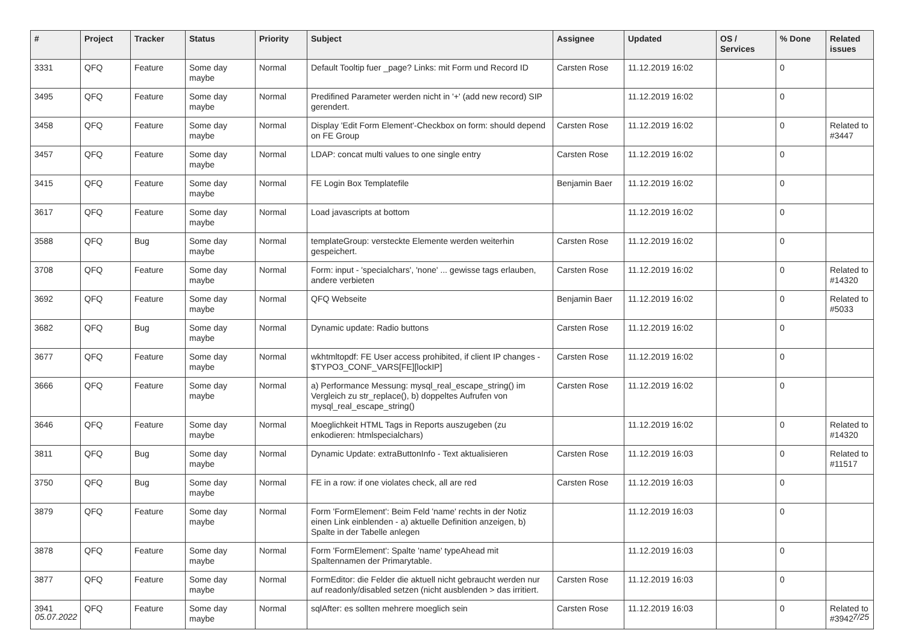| # | Project | Tracker | Status | Priority | Subject | Assignee | Updated | OS / Services | % Done | Related issues |
| --- | --- | --- | --- | --- | --- | --- | --- | --- | --- | --- |
| 3331 | QFQ | Feature | Some day maybe | Normal | Default Tooltip fuer _page? Links: mit Form und Record ID | Carsten Rose | 11.12.2019 16:02 | | 0 | |
| 3495 | QFQ | Feature | Some day maybe | Normal | Predifined Parameter werden nicht in '+' (add new record) SIP gerendert. | | 11.12.2019 16:02 | | 0 | |
| 3458 | QFQ | Feature | Some day maybe | Normal | Display 'Edit Form Element'-Checkbox on form: should depend on FE Group | Carsten Rose | 11.12.2019 16:02 | | 0 | Related to #3447 |
| 3457 | QFQ | Feature | Some day maybe | Normal | LDAP: concat multi values to one single entry | Carsten Rose | 11.12.2019 16:02 | | 0 | |
| 3415 | QFQ | Feature | Some day maybe | Normal | FE Login Box Templatefile | Benjamin Baer | 11.12.2019 16:02 | | 0 | |
| 3617 | QFQ | Feature | Some day maybe | Normal | Load javascripts at bottom | | 11.12.2019 16:02 | | 0 | |
| 3588 | QFQ | Bug | Some day maybe | Normal | templateGroup: versteckte Elemente werden weiterhin gespeichert. | Carsten Rose | 11.12.2019 16:02 | | 0 | |
| 3708 | QFQ | Feature | Some day maybe | Normal | Form: input - 'specialchars', 'none' ... gewisse tags erlauben, andere verbieten | Carsten Rose | 11.12.2019 16:02 | | 0 | Related to #14320 |
| 3692 | QFQ | Feature | Some day maybe | Normal | QFQ Webseite | Benjamin Baer | 11.12.2019 16:02 | | 0 | Related to #5033 |
| 3682 | QFQ | Bug | Some day maybe | Normal | Dynamic update: Radio buttons | Carsten Rose | 11.12.2019 16:02 | | 0 | |
| 3677 | QFQ | Feature | Some day maybe | Normal | wkhtmltopdf: FE User access prohibited, if client IP changes - $TYPO3_CONF_VARS[FE][lockIP] | Carsten Rose | 11.12.2019 16:02 | | 0 | |
| 3666 | QFQ | Feature | Some day maybe | Normal | a) Performance Messung: mysql_real_escape_string() im Vergleich zu str_replace(), b) doppeltes Aufrufen von mysql_real_escape_string() | Carsten Rose | 11.12.2019 16:02 | | 0 | |
| 3646 | QFQ | Feature | Some day maybe | Normal | Moeglichkeit HTML Tags in Reports auszugeben (zu enkodieren: htmlspecialchars) | | 11.12.2019 16:02 | | 0 | Related to #14320 |
| 3811 | QFQ | Bug | Some day maybe | Normal | Dynamic Update: extraButtonInfo - Text aktualisieren | Carsten Rose | 11.12.2019 16:03 | | 0 | Related to #11517 |
| 3750 | QFQ | Bug | Some day maybe | Normal | FE in a row: if one violates check, all are red | Carsten Rose | 11.12.2019 16:03 | | 0 | |
| 3879 | QFQ | Feature | Some day maybe | Normal | Form 'FormElement': Beim Feld 'name' rechts in der Notiz einen Link einblenden - a) aktuelle Definition anzeigen, b) Spalte in der Tabelle anlegen | | 11.12.2019 16:03 | | 0 | |
| 3878 | QFQ | Feature | Some day maybe | Normal | Form 'FormElement': Spalte 'name' typeAhead mit Spaltennamen der Primarytable. | | 11.12.2019 16:03 | | 0 | |
| 3877 | QFQ | Feature | Some day maybe | Normal | FormEditor: die Felder die aktuell nicht gebraucht werden nur auf readonly/disabled setzen (nicht ausblenden > das irritiert. | Carsten Rose | 11.12.2019 16:03 | | 0 | |
| 3941 | QFQ | Feature | Some day maybe | Normal | sqlAfter: es sollten mehrere moeglich sein | Carsten Rose | 11.12.2019 16:03 | | 0 | Related to #3942 |
05.07.2022 7/25